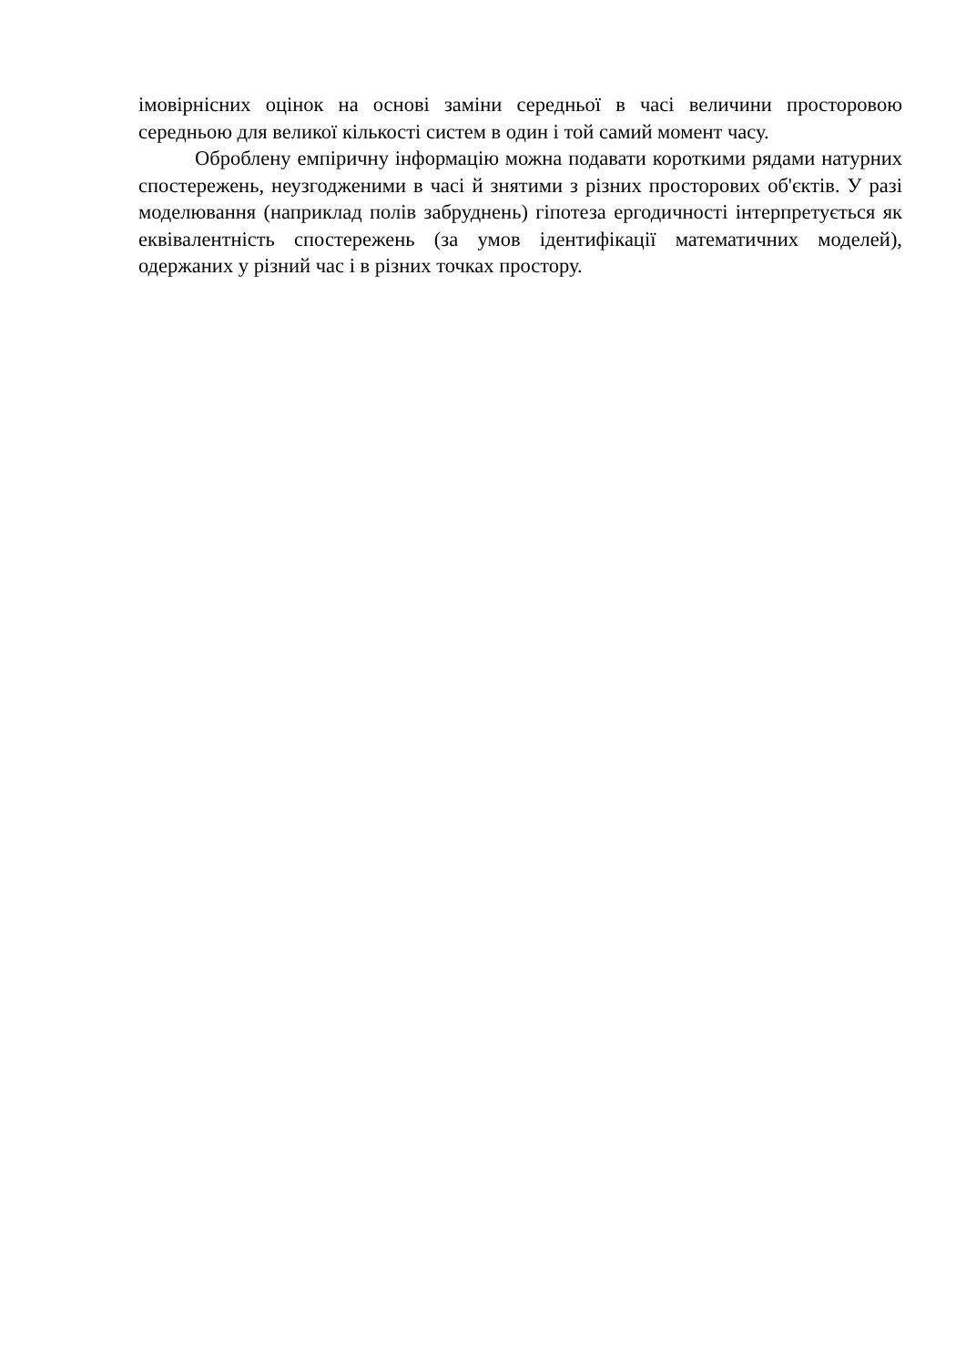імовірнісних оцінок на основі заміни середньої в часі величини просторовою середньою для великої кількості систем в один і той самий момент часу.
Оброблену емпіричну інформацію можна подавати короткими рядами натурних спостережень, неузгодженими в часі й знятими з різних просторових об'єктів. У разі моделювання (наприклад полів забруднень) гіпотеза ергодичності інтерпретується як еквівалентність спостережень (за умов ідентифікації математичних моделей), одержаних у різний час і в різних точках простору.